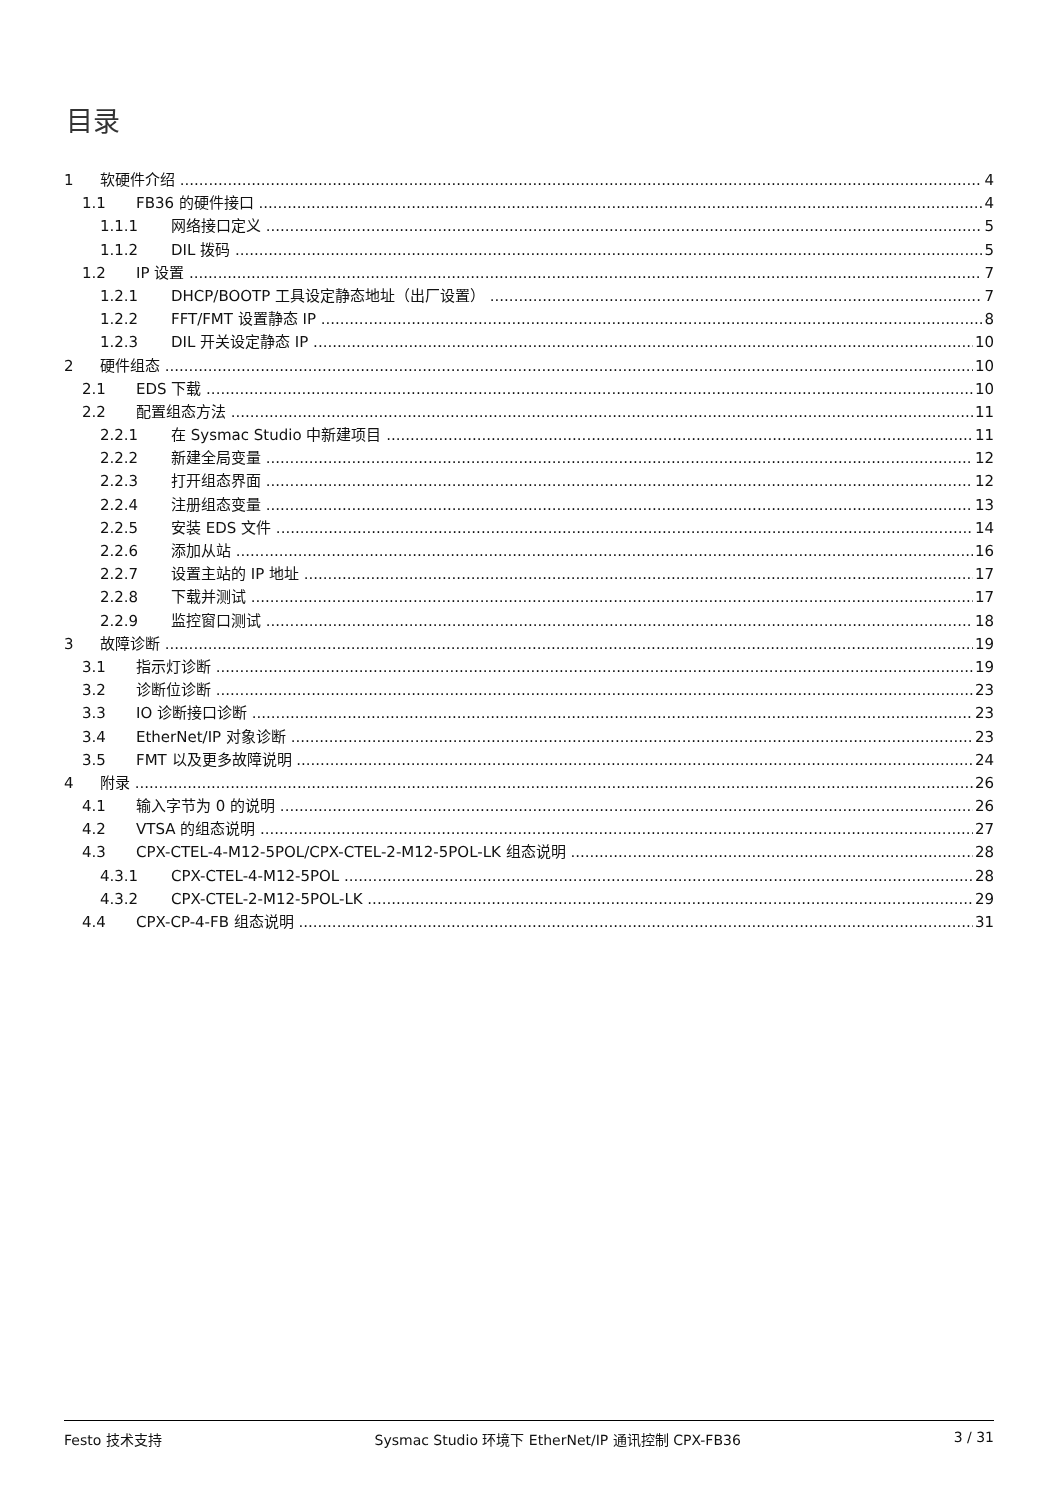目录
1 软硬件介绍 4
1.1 FB36 的硬件接口 4
1.1.1 网络接口定义 5
1.1.2 DIL 拨码 5
1.2 IP 设置 7
1.2.1 DHCP/BOOTP 工具设定静态地址（出厂设置） 7
1.2.2 FFT/FMT 设置静态 IP 8
1.2.3 DIL 开关设定静态 IP 10
2 硬件组态 10
2.1 EDS 下载 10
2.2 配置组态方法 11
2.2.1 在 Sysmac Studio 中新建项目 11
2.2.2 新建全局变量 12
2.2.3 打开组态界面 12
2.2.4 注册组态变量 13
2.2.5 安装 EDS 文件 14
2.2.6 添加从站 16
2.2.7 设置主站的 IP 地址 17
2.2.8 下载并测试 17
2.2.9 监控窗口测试 18
3 故障诊断 19
3.1 指示灯诊断 19
3.2 诊断位诊断 23
3.3 IO 诊断接口诊断 23
3.4 EtherNet/IP 对象诊断 23
3.5 FMT 以及更多故障说明 24
4 附录 26
4.1 输入字节为 0 的说明 26
4.2 VTSA 的组态说明 27
4.3 CPX-CTEL-4-M12-5POL/CPX-CTEL-2-M12-5POL-LK 组态说明 28
4.3.1 CPX-CTEL-4-M12-5POL 28
4.3.2 CPX-CTEL-2-M12-5POL-LK 29
4.4 CPX-CP-4-FB 组态说明 31
Festo 技术支持 Sysmac Studio 环境下 EtherNet/IP 通讯控制 CPX-FB36 3 / 31